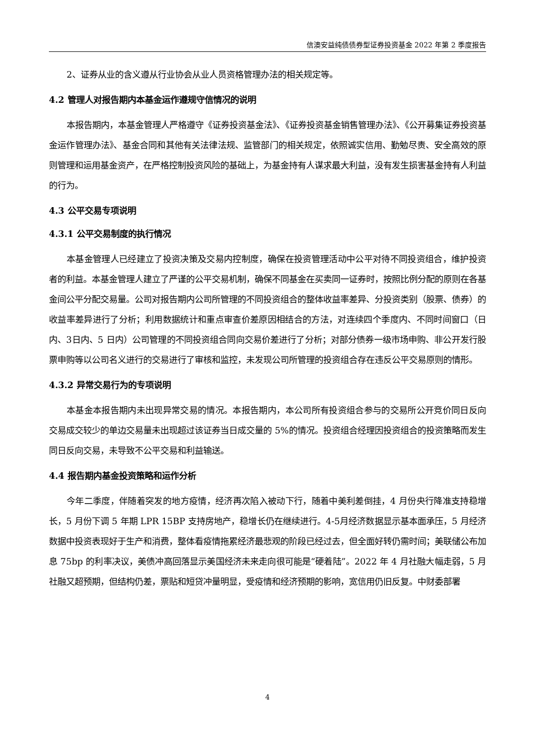信澳安益纯债债券型证券投资基金 2022 年第 2 季度报告
2、证券从业的含义遵从行业协会从业人员资格管理办法的相关规定等。
4.2 管理人对报告期内本基金运作遵规守信情况的说明
本报告期内，本基金管理人严格遵守《证券投资基金法》、《证券投资基金销售管理办法》、《公开募集证券投资基金运作管理办法》、基金合同和其他有关法律法规、监管部门的相关规定，依照诚实信用、勤勉尽责、安全高效的原则管理和运用基金资产，在严格控制投资风险的基础上，为基金持有人谋求最大利益，没有发生损害基金持有人利益的行为。
4.3 公平交易专项说明
4.3.1 公平交易制度的执行情况
本基金管理人已经建立了投资决策及交易内控制度，确保在投资管理活动中公平对待不同投资组合，维护投资者的利益。本基金管理人建立了严谨的公平交易机制，确保不同基金在买卖同一证券时，按照比例分配的原则在各基金间公平分配交易量。公司对报告期内公司所管理的不同投资组合的整体收益率差异、分投资类别（股票、债券）的收益率差异进行了分析；利用数据统计和重点审查价差原因相结合的方法，对连续四个季度内、不同时间窗口（日内、3日内、5 日内）公司管理的不同投资组合同向交易价差进行了分析；对部分债券一级市场申购、非公开发行股票申购等以公司名义进行的交易进行了审核和监控，未发现公司所管理的投资组合存在违反公平交易原则的情形。
4.3.2 异常交易行为的专项说明
本基金本报告期内未出现异常交易的情况。本报告期内，本公司所有投资组合参与的交易所公开竞价同日反向交易成交较少的单边交易量未出现超过该证券当日成交量的 5%的情况。投资组合经理因投资组合的投资策略而发生同日反向交易，未导致不公平交易和利益输送。
4.4 报告期内基金投资策略和运作分析
今年二季度，伴随着突发的地方疫情，经济再次陷入被动下行，随着中美利差倒挂，4 月份央行降准支持稳增长，5 月份下调 5 年期 LPR 15BP 支持房地产，稳增长仍在继续进行。4-5月经济数据显示基本面承压，5 月经济数据中投资表现好于生产和消费，整体看疫情拖累经济最悲观的阶段已经过去，但全面好转仍需时间；美联储公布加息 75bp 的利率决议，美债冲高回落显示美国经济未来走向很可能是“硬着陆”。2022 年 4 月社融大幅走弱，5 月社融又超预期，但结构仍差，票贴和短贷冲量明显，受疫情和经济预期的影响，宽信用仍旧反复。中财委部署
4